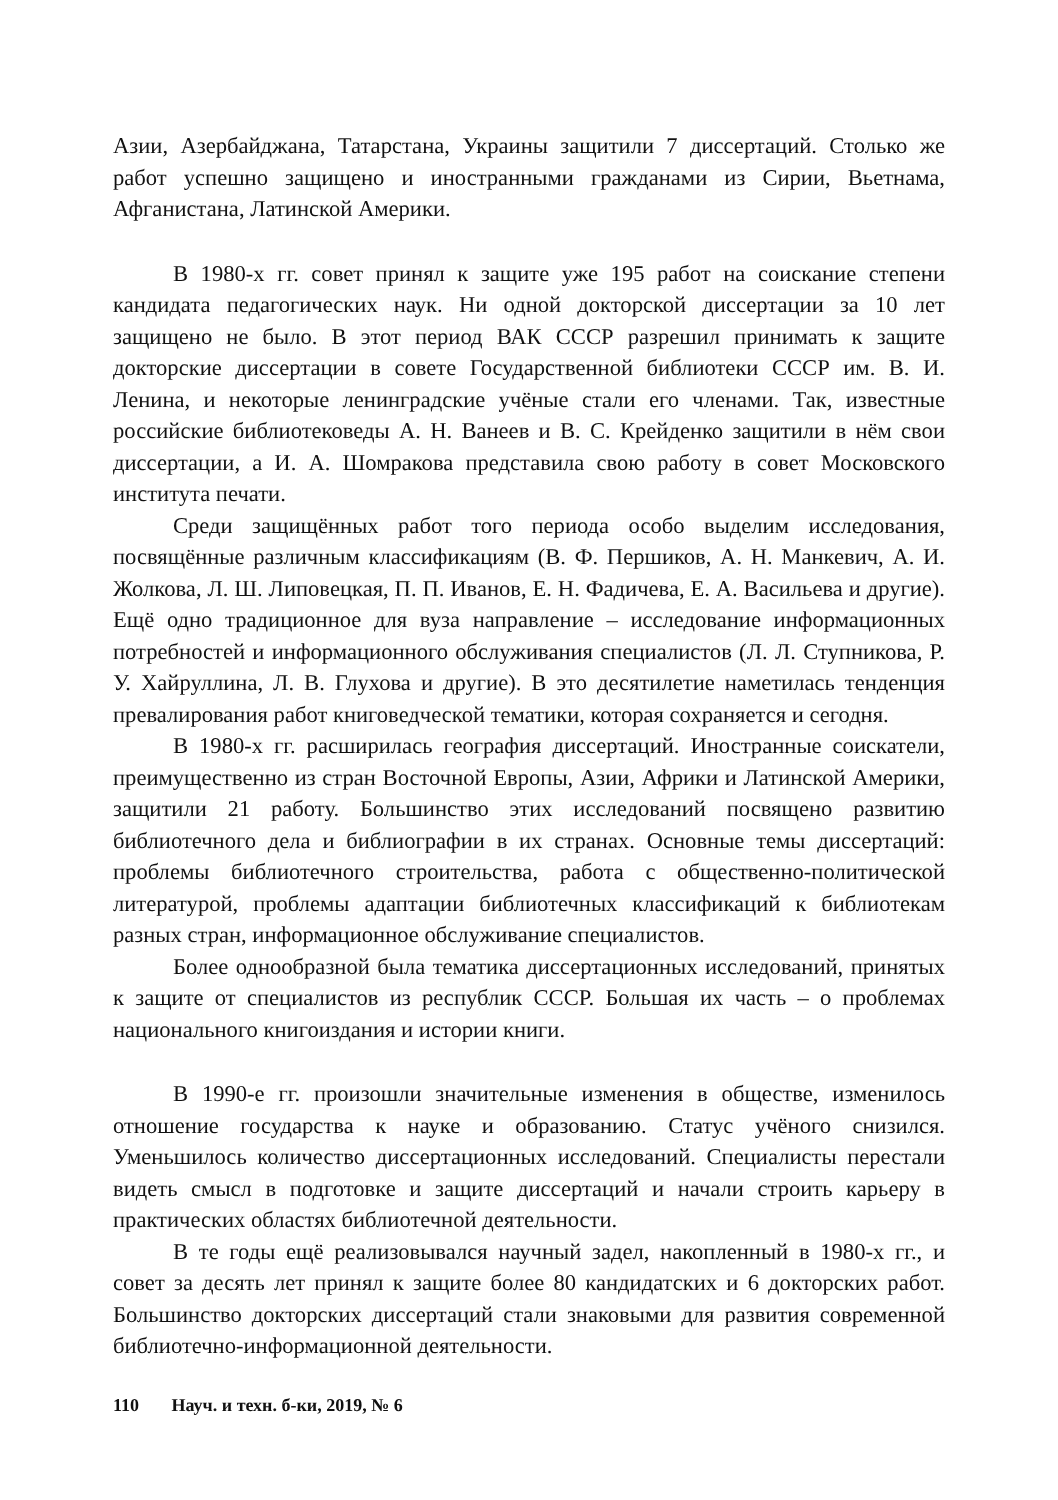Азии, Азербайджана, Татарстана, Украины защитили 7 диссертаций. Столько же работ успешно защищено и иностранными гражданами из Сирии, Вьетнама, Афганистана, Латинской Америки.
В 1980-х гг. совет принял к защите уже 195 работ на соискание степени кандидата педагогических наук. Ни одной докторской диссертации за 10 лет защищено не было. В этот период ВАК СССР разрешил принимать к защите докторские диссертации в совете Государственной библиотеки СССР им. В. И. Ленина, и некоторые ленинградские учёные стали его членами. Так, известные российские библиотековеды А. Н. Ванеев и В. С. Крейденко защитили в нём свои диссертации, а И. А. Шомракова представила свою работу в совет Московского института печати.
Среди защищённых работ того периода особо выделим исследования, посвящённые различным классификациям (В. Ф. Першиков, А. Н. Манкевич, А. И. Жолкова, Л. Ш. Липовецкая, П. П. Иванов, Е. Н. Фадичева, Е. А. Васильева и другие). Ещё одно традиционное для вуза направление – исследование информационных потребностей и информационного обслуживания специалистов (Л. Л. Ступникова, Р. У. Хайруллина, Л. В. Глухова и другие). В это десятилетие наметилась тенденция превалирования работ книговедческой тематики, которая сохраняется и сегодня.
В 1980-х гг. расширилась география диссертаций. Иностранные соискатели, преимущественно из стран Восточной Европы, Азии, Африки и Латинской Америки, защитили 21 работу. Большинство этих исследований посвящено развитию библиотечного дела и библиографии в их странах. Основные темы диссертаций: проблемы библиотечного строительства, работа с общественно-политической литературой, проблемы адаптации библиотечных классификаций к библиотекам разных стран, информационное обслуживание специалистов.
Более однообразной была тематика диссертационных исследований, принятых к защите от специалистов из республик СССР. Большая их часть – о проблемах национального книгоиздания и истории книги.
В 1990-е гг. произошли значительные изменения в обществе, изменилось отношение государства к науке и образованию. Статус учёного снизился. Уменьшилось количество диссертационных исследований. Специалисты перестали видеть смысл в подготовке и защите диссертаций и начали строить карьеру в практических областях библиотечной деятельности.
В те годы ещё реализовывался научный задел, накопленный в 1980-х гг., и совет за десять лет принял к защите более 80 кандидатских и 6 докторских работ. Большинство докторских диссертаций стали знаковыми для развития современной библиотечно-информационной деятельности.
110 Науч. и техн. б-ки, 2019, № 6